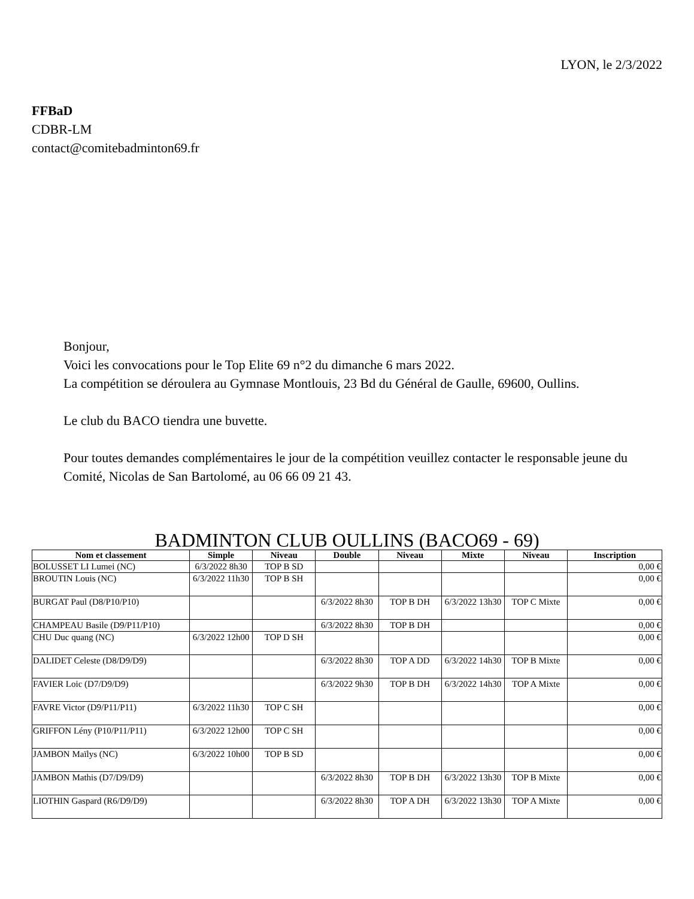LYON, le 2/3/2022
FFBaD
CDBR-LM
contact@comitebadminton69.fr
Bonjour,
Voici les convocations pour le Top Elite 69 n°2 du dimanche 6 mars 2022.
La compétition se déroulera au Gymnase Montlouis, 23 Bd du Général de Gaulle, 69600, Oullins.
Le club du BACO tiendra une buvette.
Pour toutes demandes complémentaires le jour de la compétition veuillez contacter le responsable jeune du Comité, Nicolas de San Bartolomé, au 06 66 09 21 43.
BADMINTON CLUB OULLINS (BACO69 - 69)
| Nom et classement | Simple | Niveau | Double | Niveau | Mixte | Niveau | Inscription |
| --- | --- | --- | --- | --- | --- | --- | --- |
| BOLUSSET LI Lumei (NC) | 6/3/2022 8h30 | TOP B SD | | | | | 0,00 € |
| BROUTIN Louis (NC) | 6/3/2022 11h30 | TOP B SH | | | | | 0,00 € |
| BURGAT Paul (D8/P10/P10) | | | 6/3/2022 8h30 | TOP B DH | 6/3/2022 13h30 | TOP C Mixte | 0,00 € |
| CHAMPEAU Basile (D9/P11/P10) | | | 6/3/2022 8h30 | TOP B DH | | | 0,00 € |
| CHU Duc quang (NC) | 6/3/2022 12h00 | TOP D SH | | | | | 0,00 € |
| DALIDET Celeste (D8/D9/D9) | | | 6/3/2022 8h30 | TOP A DD | 6/3/2022 14h30 | TOP B Mixte | 0,00 € |
| FAVIER Loic (D7/D9/D9) | | | 6/3/2022 9h30 | TOP B DH | 6/3/2022 14h30 | TOP A Mixte | 0,00 € |
| FAVRE Victor (D9/P11/P11) | 6/3/2022 11h30 | TOP C SH | | | | | 0,00 € |
| GRIFFON Lény (P10/P11/P11) | 6/3/2022 12h00 | TOP C SH | | | | | 0,00 € |
| JAMBON Maïlys (NC) | 6/3/2022 10h00 | TOP B SD | | | | | 0,00 € |
| JAMBON Mathis (D7/D9/D9) | | | 6/3/2022 8h30 | TOP B DH | 6/3/2022 13h30 | TOP B Mixte | 0,00 € |
| LIOTHIN Gaspard (R6/D9/D9) | | | 6/3/2022 8h30 | TOP A DH | 6/3/2022 13h30 | TOP A Mixte | 0,00 € |